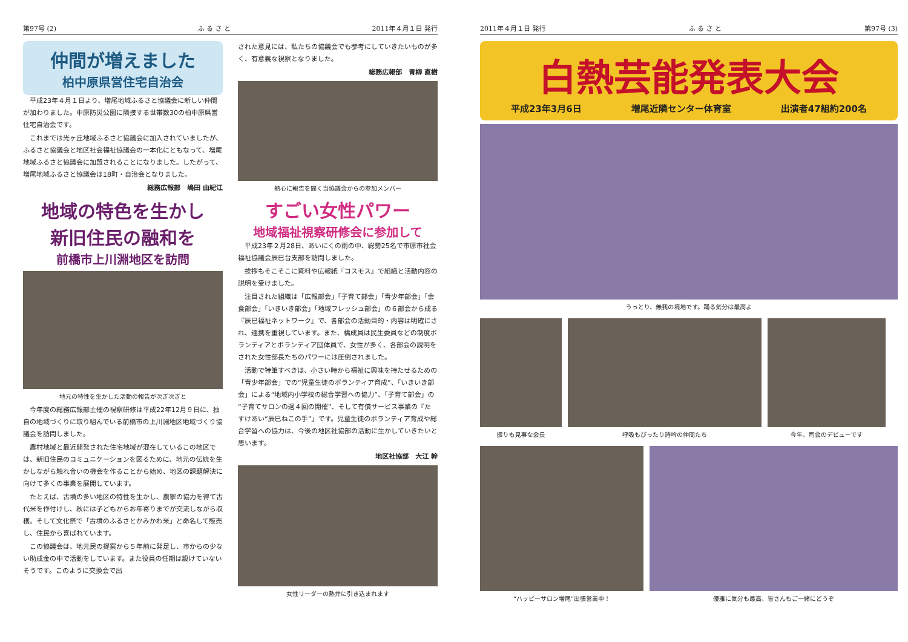第97号 (2) ふ る さ と 2011年４月１日 発行
仲間が増えました
柏中原県営住宅自治会
平成23年４月１日より、増尾地域ふるさと協議会に新しい仲間が加わりました。中原防災公園に隣接する世帯数30の柏中原県営住宅自治会です。
これまでは光ヶ丘地域ふるさと協議会に加入されていましたが、ふるさと協議会と地区社会福祉協議会の一本化にともなって、増尾地域ふるさと協議会に加盟されることになりました。したがって、増尾地域ふるさと協議会は18町・自治会となりました。
総務広報部　嶋田 由紀江
地域の特色を生かし
新旧住民の融和を
前橋市上川淵地区を訪問
地元の特性を生かした活動の報告が次ぎ次ぎと
今年度の総務広報部主催の視察研修は平成22年12月９日に、独自の地域づくりに取り組んでいる前橋市の上川淵地区地域づくり協議会を訪問しました。
農村地域と最近開発された住宅地域が混在しているこの地区では、新旧住民のコミュニケーションを図るために、地元の伝統を生かしながら触れ合いの機会を作ることから始め、地区の課題解決に向けて多くの事業を展開しています。
たとえば、古墳の多い地区の特性を生かし、農家の協力を得て古代米を作付けし、秋には子どもからお年寄りまでが交流しながら収穫。そして文化祭で「古墳のふるさとかみかわ米」と命名して販売し、住民から喜ばれています。
この協議会は、地元民の提案から５年前に発足し、市からの少ない助成金の中で活動をしています。また役員の任期は設けていないそうです。このように交換会で出
された意見には、私たちの協議会でも参考にしていきたいものが多く、有意義な視察となりました。
総務広報部　青柳 直樹
熱心に報告を聞く当協議会からの参加メンバー
すごい女性パワー
地域福祉視察研修会に参加して
平成23年２月28日、あいにくの雨の中、総勢25名で市原市社会福祉協議会辰巳台支部を訪問しました。
挨拶もそこそこに資料や広報紙『コスモス』で組織と活動内容の説明を受けました。
注目された組織は「広報部会」「子育て部会」「青少年部会」「会食部会」「いきいき部会」「地域フレッシュ部会」の６部会から成る『辰巳福祉ネットワーク』で、各部会の活動目的・内容は明確にされ、連携を重視しています。また、構成員は民生委員などの制度ボランティアとボランティア団体員で、女性が多く、各部会の説明をされた女性部長たちのパワーには圧倒されました。
活動で特筆すべきは、小さい時から福祉に興味を持たせるための「青少年部会」での“児童生徒のボランティア育成”、「いきいき部会」による“地域内小学校の総合学習への協力”、「子育て部会」の“子育てサロンの週４回の開催”、そして有償サービス事業の『たすけあい“辰巳ねこの手”』です。児童生徒のボランティア育成や総合学習への協力は、今後の地区社協部の活動に生かしていきたいと思います。
地区社協部　大江 幹
女性リーダーの熱弁に引き込まれます
2011年４月１日 発行 ふ る さ と 第97号 (3)
白熱芸能発表大会
平成23年3月6日 増尾近隣センター体育室 出演者47組約200名
うっとり、無我の境地です。踊る気分は最高よ
振りも見事な会長 呼吸もぴったり詩吟の仲間たち 今年、司会のデビューです
“ハッピーサロン増尾”出張営業中！ 優雅に気分も最高、皆さんもご一緒にどうぞ